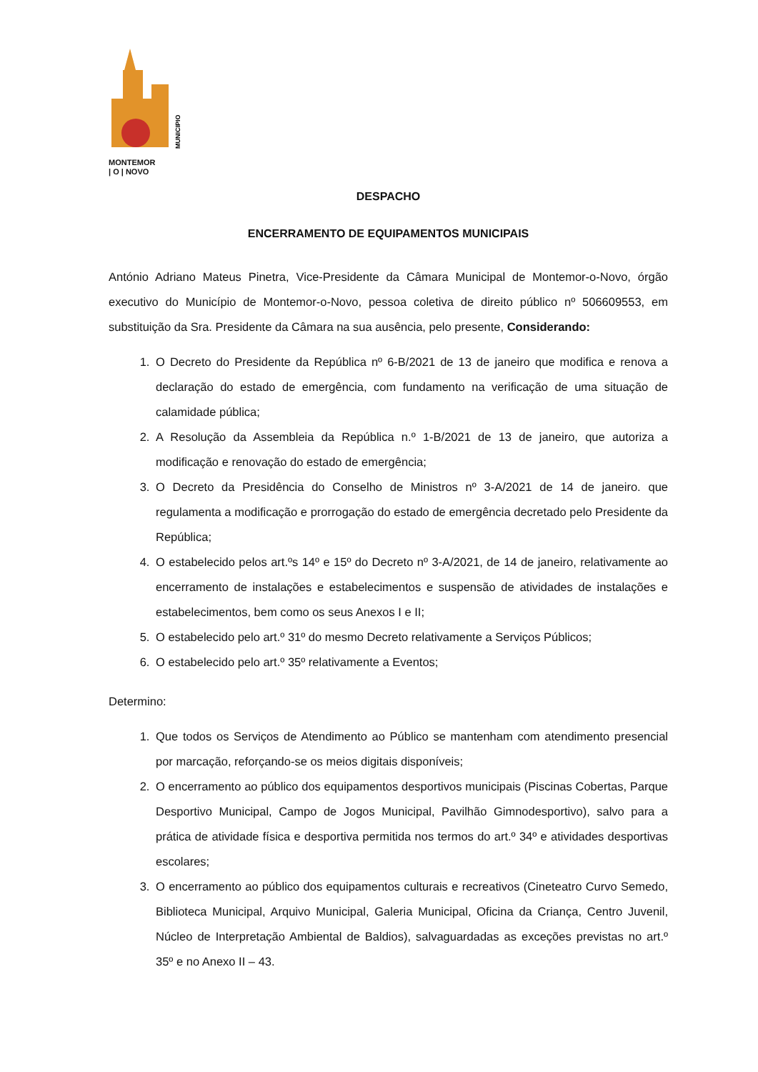MUNICIPIO
MONTEMOR
| O | NOVO
DESPACHO
ENCERRAMENTO DE EQUIPAMENTOS MUNICIPAIS
António Adriano Mateus Pinetra, Vice-Presidente da Câmara Municipal de Montemor-o-Novo, órgão executivo do Município de Montemor-o-Novo, pessoa coletiva de direito público nº 506609553, em substituição da Sra. Presidente da Câmara na sua ausência, pelo presente, Considerando:
1. O Decreto do Presidente da República nº 6-B/2021 de 13 de janeiro que modifica e renova a declaração do estado de emergência, com fundamento na verificação de uma situação de calamidade pública;
2. A Resolução da Assembleia da República n.º 1-B/2021 de 13 de janeiro, que autoriza a modificação e renovação do estado de emergência;
3. O Decreto da Presidência do Conselho de Ministros nº 3-A/2021 de 14 de janeiro. que regulamenta a modificação e prorrogação do estado de emergência decretado pelo Presidente da República;
4. O estabelecido pelos art.ºs 14º e 15º do Decreto nº 3-A/2021, de 14 de janeiro, relativamente ao encerramento de instalações e estabelecimentos e suspensão de atividades de instalações e estabelecimentos, bem como os seus Anexos I e II;
5. O estabelecido pelo art.º 31º do mesmo Decreto relativamente a Serviços Públicos;
6. O estabelecido pelo art.º 35º relativamente a Eventos;
Determino:
1. Que todos os Serviços de Atendimento ao Público se mantenham com atendimento presencial por marcação, reforçando-se os meios digitais disponíveis;
2. O encerramento ao público dos equipamentos desportivos municipais (Piscinas Cobertas, Parque Desportivo Municipal, Campo de Jogos Municipal, Pavilhão Gimnodesportivo), salvo para a prática de atividade física e desportiva permitida nos termos do art.º 34º e atividades desportivas escolares;
3. O encerramento ao público dos equipamentos culturais e recreativos (Cineteatro Curvo Semedo, Biblioteca Municipal, Arquivo Municipal, Galeria Municipal, Oficina da Criança, Centro Juvenil, Núcleo de Interpretação Ambiental de Baldios), salvaguardadas as exceções previstas no art.º 35º e no Anexo II – 43.